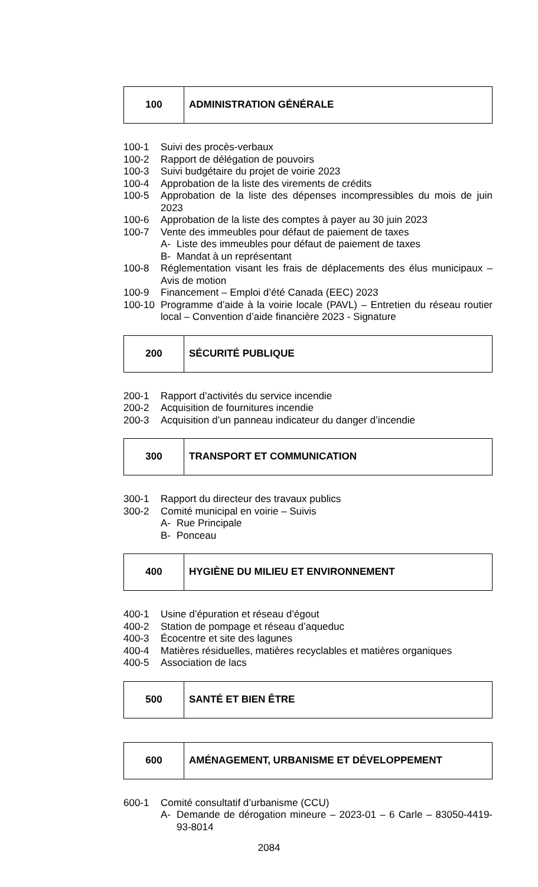| 100 | ADMINISTRATION GÉNÉRALE |
100-1 Suivi des procès-verbaux
100-2 Rapport de délégation de pouvoirs
100-3 Suivi budgétaire du projet de voirie 2023
100-4 Approbation de la liste des virements de crédits
100-5 Approbation de la liste des dépenses incompressibles du mois de juin 2023
100-6 Approbation de la liste des comptes à payer au 30 juin 2023
100-7 Vente des immeubles pour défaut de paiement de taxes
A- Liste des immeubles pour défaut de paiement de taxes
B- Mandat à un représentant
100-8 Réglementation visant les frais de déplacements des élus municipaux – Avis de motion
100-9 Financement – Emploi d’été Canada (EEC) 2023
100-10 Programme d’aide à la voirie locale (PAVL) – Entretien du réseau routier local – Convention d’aide financière 2023 - Signature
| 200 | SÉCURITÉ PUBLIQUE |
200-1 Rapport d’activités du service incendie
200-2 Acquisition de fournitures incendie
200-3 Acquisition d’un panneau indicateur du danger d’incendie
| 300 | TRANSPORT ET COMMUNICATION |
300-1 Rapport du directeur des travaux publics
300-2 Comité municipal en voirie – Suivis
A- Rue Principale
B- Ponceau
| 400 | HYGIÈNE DU MILIEU ET ENVIRONNEMENT |
400-1 Usine d’épuration et réseau d’égout
400-2 Station de pompage et réseau d’aqueduc
400-3 Écocentre et site des lagunes
400-4 Matières résiduelles, matières recyclables et matières organiques
400-5 Association de lacs
| 500 | SANTÉ ET BIEN ÊTRE |
| 600 | AMÉNAGEMENT, URBANISME ET DÉVELOPPEMENT |
600-1 Comité consultatif d’urbanisme (CCU)
A- Demande de dérogation mineure – 2023-01 – 6 Carle – 83050-4419-93-8014
2084